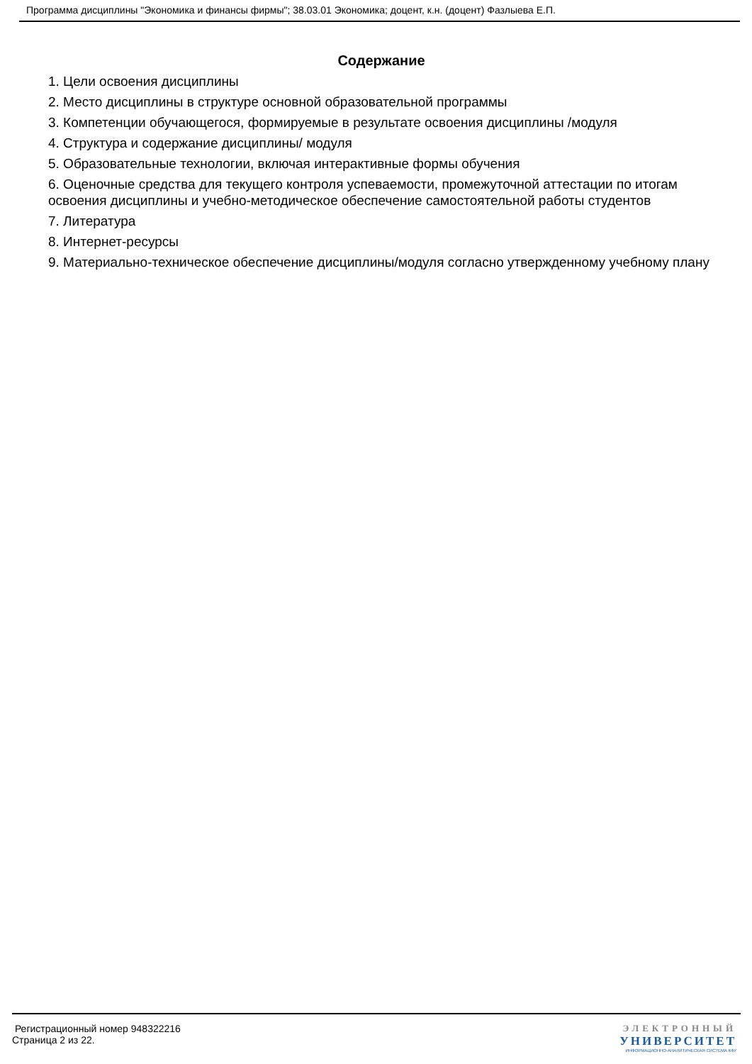Программа дисциплины "Экономика и финансы фирмы"; 38.03.01 Экономика; доцент, к.н. (доцент) Фазлыева Е.П.
Содержание
1. Цели освоения дисциплины
2. Место дисциплины в структуре основной образовательной программы
3. Компетенции обучающегося, формируемые в результате освоения дисциплины /модуля
4. Структура и содержание дисциплины/ модуля
5. Образовательные технологии, включая интерактивные формы обучения
6. Оценочные средства для текущего контроля успеваемости, промежуточной аттестации по итогам освоения дисциплины и учебно-методическое обеспечение самостоятельной работы студентов
7. Литература
8. Интернет-ресурсы
9. Материально-техническое обеспечение дисциплины/модуля согласно утвержденному учебному плану
Регистрационный номер 948322216
Страница 2 из 22.
ЭЛЕКТРОННЫЙ
УНИВЕРСИТЕТ
ИНФОРМАЦИОННО-АНАЛИТИЧЕСКАЯ СИСТЕМА КФУ